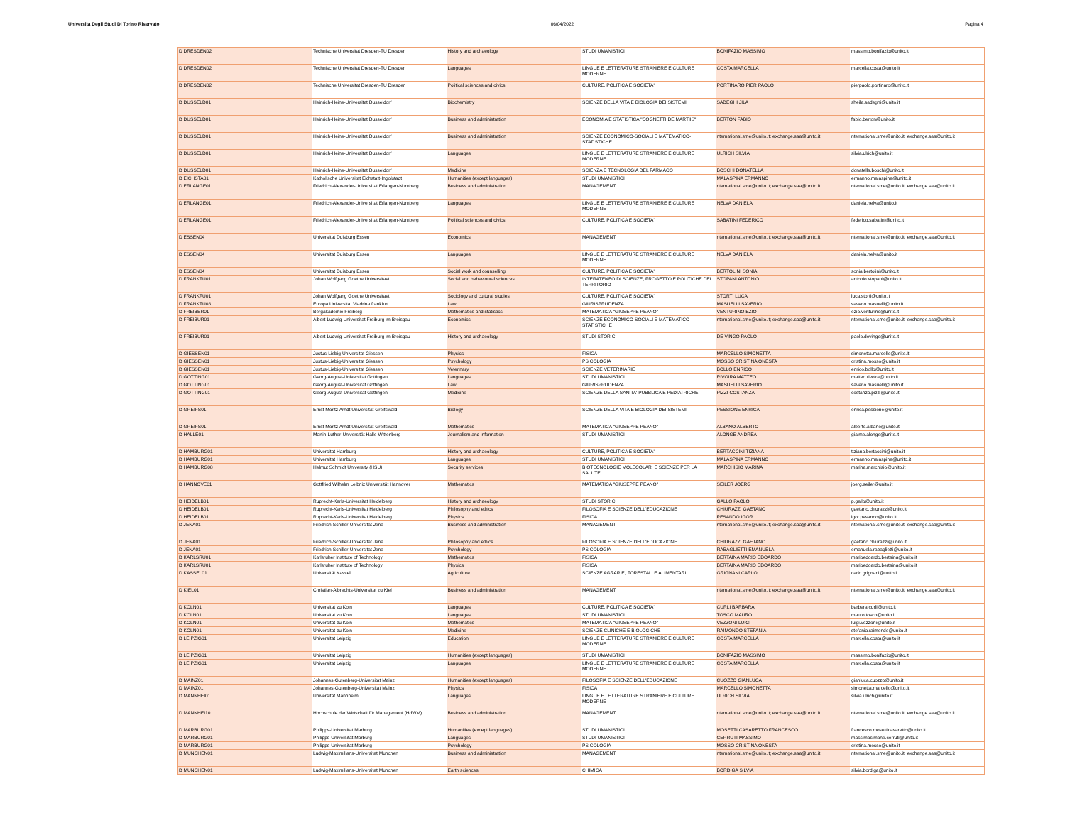Universita Degli Studi Di Torino Riservato 06/04/2022 Pagina 4
| D DRESDEN02 | Technische Universitat Dresden-TU Dresden | History and archaeology | STUDI UMANISTICI | BONIFAZIO MASSIMO | massimo.bonifazio@unito.it |
| D DRESDEN02 | Technische Universitat Dresden-TU Dresden | Languages | LINGUE E LETTERATURE STRANIERE E CULTURE MODERNE | COSTA MARCELLA | marcella.costa@unito.it |
| D DRESDEN02 | Technische Universitat Dresden-TU Dresden | Political sciences and civics | CULTURE, POLITICA E SOCIETA' | PORTINARO PIER PAOLO | pierpaolo.portinaro@unito.it |
| D DUSSELD01 | Heinrich-Heine-Universitat Dusseldorf | Biochemistry | SCIENZE DELLA VITA E BIOLOGIA DEI SISTEMI | SADEGHI JILA | sheila.sadeghi@unito.it |
| D DUSSELD01 | Heinrich-Heine-Universitat Dusseldorf | Business and administration | ECONOMIA E STATISTICA "COGNETTI DE MARTIIS" | BERTON FABIO | fabio.berton@unito.it |
| D DUSSELD01 | Heinrich-Heine-Universitat Dusseldorf | Business and administration | SCIENZE ECONOMICO-SOCIALI E MATEMATICO-STATISTICHE | nternational.sme@unito.it; exchange.saa@unito.it | nternational.sme@unito.it; exchange.saa@unito.it |
| D DUSSELD01 | Heinrich-Heine-Universitat Dusseldorf | Languages | LINGUE E LETTERATURE STRANIERE E CULTURE MODERNE | ULRICH SILVIA | silvia.ulrich@unito.it |
| D DUSSELD01 | Heinrich-Heine-Universitat Dusseldorf | Medicine | SCIENZA E TECNOLOGIA DEL FARMACO | BOSCHI DONATELLA | donatella.boschi@unito.it |
| D EICHSTA01 | Katholische Universitat Eichstatt-Ingolstadt | Humanities (except languages) | STUDI UMANISTICI | MALASPINA ERMANNO | ermanno.malaspina@unito.it |
| D ERLANGE01 | Friedrich-Alexander-Universitat Erlangen-Nurnberg | Business and administration | MANAGEMENT | nternational.sme@unito.it; exchange.saa@unito.it | nternational.sme@unito.it; exchange.saa@unito.it |
| D ERLANGE01 | Friedrich-Alexander-Universitat Erlangen-Nurnberg | Languages | LINGUE E LETTERATURE STRANIERE E CULTURE MODERNE | NELVA DANIELA | daniela.nelva@unito.it |
| D ERLANGE01 | Friedrich-Alexander-Universitat Erlangen-Nurnberg | Political sciences and civics | CULTURE, POLITICA E SOCIETA' | SABATINI FEDERICO | federico.sabatini@unito.it |
| D ESSEN04 | Universitat Duisburg Essen | Economics | MANAGEMENT | nternational.sme@unito.it; exchange.saa@unito.it | nternational.sme@unito.it; exchange.saa@unito.it |
| D ESSEN04 | Universitat Duisburg Essen | Languages | LINGUE E LETTERATURE STRANIERE E CULTURE MODERNE | NELVA DANIELA | daniela.nelva@unito.it |
| D ESSEN04 | Universitat Duisburg Essen | Social work and counselling | CULTURE, POLITICA E SOCIETA' | BERTOLINI SONIA | sonia.bertolini@unito.it |
| D FRANKFU01 | Johan Wolfgang Goethe Universitaet | Social and behavioural sciences | INTERATENEO DI SCIENZE, PROGETTO E POLITICHE DEL TERRITORIO | STOPANI ANTONIO | antonio.stopani@unito.it |
| D FRANKFU01 | Johan Wolfgang Goethe Universitaet | Sociology and cultural studies | CULTURE, POLITICA E SOCIETA' | STORTI LUCA | luca.storti@unito.it |
| D FRANKFU08 | Europa Universitat Viadrina frankfurt | Law | GIURISPRUDENZA | MASUELLI SAVERIO | saverio.masuelli@unito.it |
| D FREIBER01 | Bergakademie Freiberg | Mathematics and statistics | MATEMATICA "GIUSEPPE PEANO" | VENTURINO EZIO | ezio.venturino@unito.it |
| D FREIBUR01 | Albert-Ludwig-Universitat Freiburg im Breisgau | Economics | SCIENZE ECONOMICO-SOCIALI E MATEMATICO-STATISTICHE | nternational.sme@unito.it; exchange.saa@unito.it | nternational.sme@unito.it; exchange.saa@unito.it |
| D FREIBUR01 | Albert-Ludwig-Universitat Freiburg im Breisgau | History and archaeology | STUDI STORICI | DE VINGO PAOLO | paolo.devingo@unito.it |
| D GIESSEN01 | Justus-Liebig-Universitat Giessen | Physics | FISICA | MARCELLO SIMONETTA | simonetta.marcello@unito.it |
| D GIESSEN01 | Justus-Liebig-Universitat Giessen | Psychology | PSICOLOGIA | MOSSO CRISTINA ONESTA | cristina.mosso@unito.it |
| D GIESSEN01 | Justus-Liebig-Universitat Giessen | Veterinary | SCIENZE VETERINARIE | BOLLO ENRICO | enrico.bollo@unito.it |
| D GOTTING01 | Georg-August-Universitat Gottingen | Languages | STUDI UMANISTICI | RIVOIRA MATTEO | matteo.rivoira@unito.it |
| D GOTTING01 | Georg-August-Universitat Gottingen | Law | GIURISPRUDENZA | MASUELLI SAVERIO | saverio.masuelli@unito.it |
| D GOTTING01 | Georg-August-Universitat Gottingen | Medicine | SCIENZE DELLA SANITA' PUBBLICA E PEDIATRICHE | PIZZI COSTANZA | costanza.pizzi@unito.it |
| D GREIFS01 | Ernst Moritz Arndt Universitat Greifswald | Biology | SCIENZE DELLA VITA E BIOLOGIA DEI SISTEMI | PESSIONE ENRICA | enrica.pessione@unito.it |
| D GREIFS01 | Ernst Moritz Arndt Universitat Greifswald | Mathematics | MATEMATICA "GIUSEPPE PEANO" | ALBANO ALBERTO | alberto.albano@unito.it |
| D HALLE01 | Martin-Luther-Universität Halle-Wittenberg | Journalism and information | STUDI UMANISTICI | ALONGE ANDREA | giaime.alonge@unito.it |
| D HAMBURG01 | Universitat Hamburg | History and archaeology | CULTURE, POLITICA E SOCIETA' | BERTACCINI TIZIANA | tiziana.bertaccini@unito.it |
| D HAMBURG01 | Universitat Hamburg | Languages | STUDI UMANISTICI | MALASPINA ERMANNO | ermanno.malaspina@unito.it |
| D HAMBURG08 | Helmut Schmidt University (HSU) | Security services | BIOTECNOLOGIE MOLECOLARI E SCIENZE PER LA SALUTE | MARCHISIO MARINA | marina.marchisio@unito.it |
| D HANNOVE01 | Gottfried Wilhelm Leibniz Universität Hannover | Mathematics | MATEMATICA "GIUSEPPE PEANO" | SEILER JOERG | joerg.seiler@unito.it |
| D HEIDELB01 | Ruprecht-Karls-Universitat Heidelberg | History and archaeology | STUDI STORICI | GALLO PAOLO | p.gallo@unito.it |
| D HEIDELB01 | Ruprecht-Karls-Universitat Heidelberg | Philosophy and ethics | FILOSOFIA E SCIENZE DELL'EDUCAZIONE | CHIURAZZI GAETANO | gaetano.chiurazzi@unito.it |
| D HEIDELB01 | Ruprecht-Karls-Universitat Heidelberg | Physics | FISICA | PESANDO IGOR | igor.pesando@unito.it |
| D JENA01 | Friedrich-Schiller-Universitat Jena | Business and administration | MANAGEMENT | nternational.sme@unito.it; exchange.saa@unito.it | nternational.sme@unito.it; exchange.saa@unito.it |
| D JENA01 | Friedrich-Schiller-Universitat Jena | Philosophy and ethics | FILOSOFIA E SCIENZE DELL'EDUCAZIONE | CHIURAZZI GAETANO | gaetano.chiurazzi@unito.it |
| D JENA01 | Friedrich-Schiller-Universitat Jena | Psychology | PSICOLOGIA | RABAGLIETTI EMANUELA | emanuela.rabaglietti@unito.it |
| D KARLSRU01 | Karlsruher Institute of Technology | Mathematics | FISICA | BERTAINA MARIO EDOARDO | marioedoardo.bertaina@unito.it |
| D KARLSRU01 | Karlsruher Institute of Technology | Physics | FISICA | BERTAINA MARIO EDOARDO | marioedoardo.bertaina@unito.it |
| D KASSEL01 | Universität Kassel | Agriculture | SCIENZE AGRARIE, FORESTALI E ALIMENTARI | GRIGNANI CARLO | carlo.grignani@unito.it |
| D KIEL01 | Christian-Albrechts-Universitat zu Kiel | Business and administration | MANAGEMENT | nternational.sme@unito.it; exchange.saa@unito.it | nternational.sme@unito.it; exchange.saa@unito.it |
| D KOLN01 | Universitat zu Koln | Languages | CULTURE, POLITICA E SOCIETA' | CURLI BARBARA | barbara.curli@unito.it |
| D KOLN01 | Universitat zu Koln | Languages | STUDI UMANISTICI | TOSCO MAURO | mauro.tosco@unito.it |
| D KOLN01 | Universitat zu Koln | Mathematics | MATEMATICA "GIUSEPPE PEANO" | VEZZONI LUIGI | luigi.vezzoni@unito.it |
| D KOLN01 | Universitat zu Koln | Medicine | SCIENZE CLINICHE E BIOLOGICHE | RAIMONDO STEFANIA | stefania.raimondo@unito.it |
| D LEIPZIG01 | Universitat Leipzig | Education | LINGUE E LETTERATURE STRANIERE E CULTURE MODERNE | COSTA MARCELLA | marcella.costa@unito.it |
| D LEIPZIG01 | Universitat Leipzig | Humanities (except languages) | STUDI UMANISTICI | BONIFAZIO MASSIMO | massimo.bonifazio@unito.it |
| D LEIPZIG01 | Universitat Leipzig | Languages | LINGUE E LETTERATURE STRANIERE E CULTURE MODERNE | COSTA MARCELLA | marcella.costa@unito.it |
| D MAINZ01 | Johannes-Gutenberg-Universitat Mainz | Humanities (except languages) | FILOSOFIA E SCIENZE DELL'EDUCAZIONE | CUOZZO GIANLUCA | gianluca.cuozzo@unito.it |
| D MAINZ01 | Johannes-Gutenberg-Universitat Mainz | Physics | FISICA | MARCELLO SIMONETTA | simonetta.marcello@unito.it |
| D MANNHEI01 | Universitat Mannheim | Languages | LINGUE E LETTERATURE STRANIERE E CULTURE MODERNE | ULRICH SILVIA | silvia.ulrich@unito.it |
| D MANNHEI10 | Hochschule der Wirtschaft für Management (HdWM) | Business and administration | MANAGEMENT | nternational.sme@unito.it; exchange.saa@unito.it | nternational.sme@unito.it; exchange.saa@unito.it |
| D MARBURG01 | Philipps-Universitat Marburg | Humanities (except languages) | STUDI UMANISTICI | MOSETTI CASARETTO FRANCESCO | francesco.mosetticasaretto@unito.it |
| D MARBURG01 | Philipps-Universitat Marburg | Languages | STUDI UMANISTICI | CERRUTI MASSIMO | massimosimone.cerruti@unito.it |
| D MARBURG01 | Philipps-Universitat Marburg | Psychology | PSICOLOGIA | MOSSO CRISTINA ONESTA | cristina.mosso@unito.it |
| D MUNCHEN01 | Ludwig-Maximilians-Universitat Munchen | Business and administration | MANAGEMENT | nternational.sme@unito.it; exchange.saa@unito.it | nternational.sme@unito.it; exchange.saa@unito.it |
| D MUNCHEN01 | Ludwig-Maximilians-Universitat Munchen | Earth sciences | CHIMICA | BORDIGA SILVIA | silvia.bordiga@unito.it |